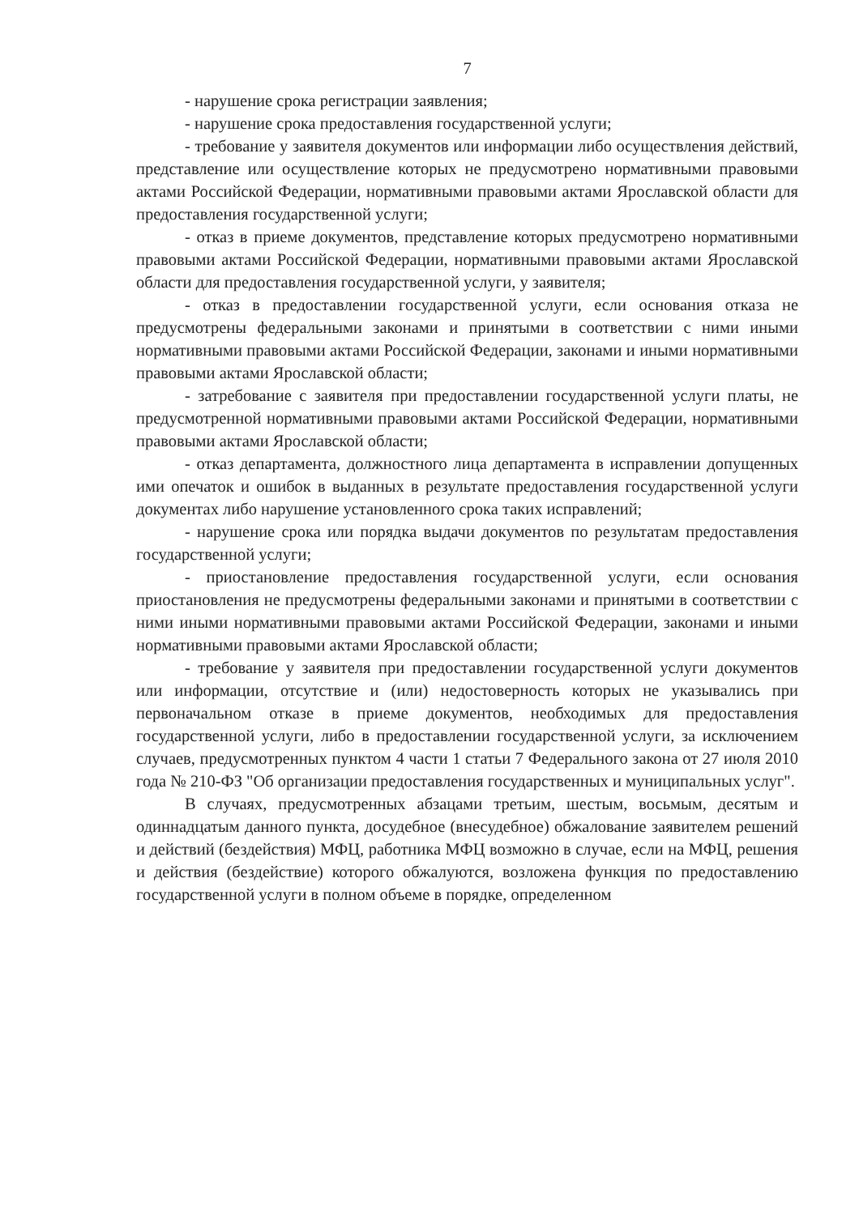7
- нарушение срока регистрации заявления;
- нарушение срока предоставления государственной услуги;
- требование у заявителя документов или информации либо осуществления действий, представление или осуществление которых не предусмотрено нормативными правовыми актами Российской Федерации, нормативными правовыми актами Ярославской области для предоставления государственной услуги;
- отказ в приеме документов, представление которых предусмотрено нормативными правовыми актами Российской Федерации, нормативными правовыми актами Ярославской области для предоставления государственной услуги, у заявителя;
- отказ в предоставлении государственной услуги, если основания отказа не предусмотрены федеральными законами и принятыми в соответствии с ними иными нормативными правовыми актами Российской Федерации, законами и иными нормативными правовыми актами Ярославской области;
- затребование с заявителя при предоставлении государственной услуги платы, не предусмотренной нормативными правовыми актами Российской Федерации, нормативными правовыми актами Ярославской области;
- отказ департамента, должностного лица департамента в исправлении допущенных ими опечаток и ошибок в выданных в результате предоставления государственной услуги документах либо нарушение установленного срока таких исправлений;
- нарушение срока или порядка выдачи документов по результатам предоставления государственной услуги;
- приостановление предоставления государственной услуги, если основания приостановления не предусмотрены федеральными законами и принятыми в соответствии с ними иными нормативными правовыми актами Российской Федерации, законами и иными нормативными правовыми актами Ярославской области;
- требование у заявителя при предоставлении государственной услуги документов или информации, отсутствие и (или) недостоверность которых не указывались при первоначальном отказе в приеме документов, необходимых для предоставления государственной услуги, либо в предоставлении государственной услуги, за исключением случаев, предусмотренных пунктом 4 части 1 статьи 7 Федерального закона от 27 июля 2010 года № 210-ФЗ "Об организации предоставления государственных и муниципальных услуг".
В случаях, предусмотренных абзацами третьим, шестым, восьмым, десятым и одиннадцатым данного пункта, досудебное (внесудебное) обжалование заявителем решений и действий (бездействия) МФЦ, работника МФЦ возможно в случае, если на МФЦ, решения и действия (бездействие) которого обжалуются, возложена функция по предоставлению государственной услуги в полном объеме в порядке, определенном